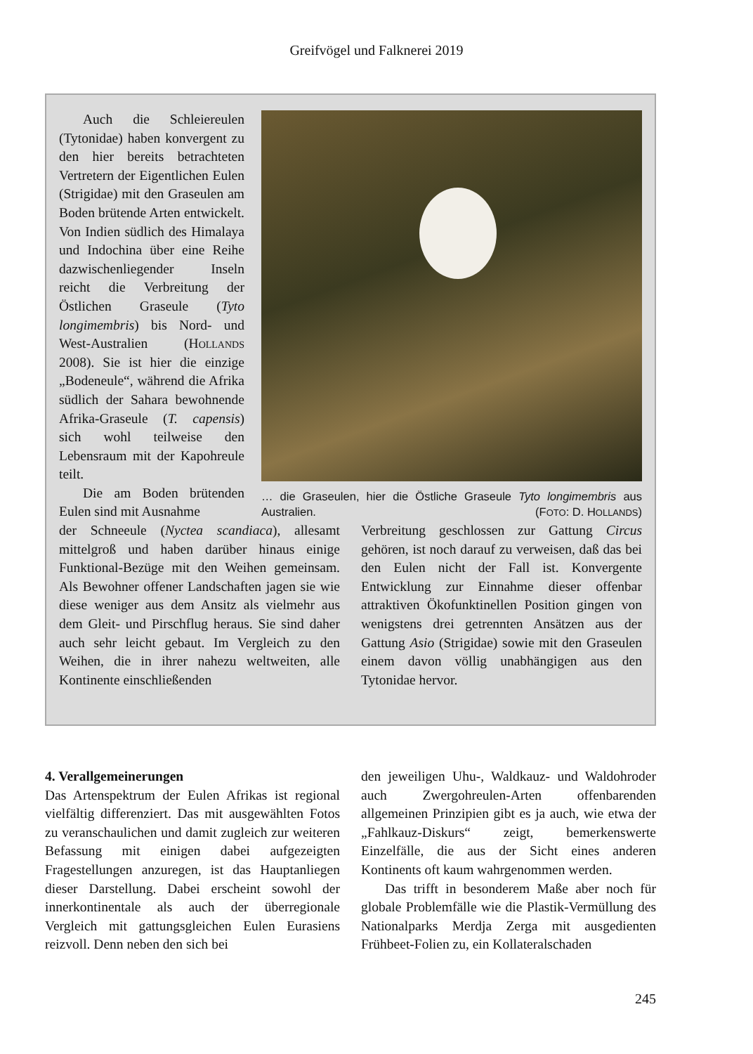Greifvögel und Falknerei 2019
Auch die Schleiereulen (Tytonidae) haben konvergent zu den hier bereits betrachteten Vertretern der Eigentlichen Eulen (Strigidae) mit den Graseulen am Boden brütende Arten entwickelt. Von Indien südlich des Himalaya und Indochina über eine Reihe dazwischenliegender Inseln reicht die Verbreitung der Östlichen Graseule (Tyto longimembris) bis Nord- und West-Australien (Hollands 2008). Sie ist hier die einzige „Bodeneule“, während die Afrika südlich der Sahara bewohnende Afrika-Graseule (T. capensis) sich wohl teilweise den Lebensraum mit der Kapohreule teilt.
Die am Boden brütenden Eulen sind mit Ausnahme
… die Graseulen, hier die Östliche Graseule Tyto longimembris aus Australien. (FOTO: D. HOLLANDS)
der Schneeule (Nyctea scandiaca), allesamt mittelgroß und haben darüber hinaus einige Funktional-Bezüge mit den Weihen gemeinsam. Als Bewohner offener Landschaften jagen sie wie diese weniger aus dem Ansitz als vielmehr aus dem Gleit- und Pirschflug heraus. Sie sind daher auch sehr leicht gebaut. Im Vergleich zu den Weihen, die in ihrer nahezu weltweiten, alle Kontinente einschließenden
Verbreitung geschlossen zur Gattung Circus gehören, ist noch darauf zu verweisen, daß das bei den Eulen nicht der Fall ist. Konvergente Entwicklung zur Einnahme dieser offenbar attraktiven Ökofunktinellen Position gingen von wenigstens drei getrennten Ansätzen aus der Gattung Asio (Strigidae) sowie mit den Graseulen einem davon völlig unabhängigen aus den Tytonidae hervor.
4. Verallgemeinerungen
Das Artenspektrum der Eulen Afrikas ist regional vielfältig differenziert. Das mit ausgewählten Fotos zu veranschaulichen und damit zugleich zur weiteren Befassung mit einigen dabei aufgezeigten Fragestellungen anzuregen, ist das Hauptanliegen dieser Darstellung. Dabei erscheint sowohl der innerkontinentale als auch der überregionale Vergleich mit gattungsgleichen Eulen Eurasiens reizvoll. Denn neben den sich bei
den jeweiligen Uhu-, Waldkauz- und Waldohroder auch Zwergohreulen-Arten offenbarenden allgemeinen Prinzipien gibt es ja auch, wie etwa der „Fahlkauz-Diskurs“ zeigt, bemerkenswerte Einzelfälle, die aus der Sicht eines anderen Kontinents oft kaum wahrgenommen werden.
Das trifft in besonderem Maße aber noch für globale Problemfälle wie die Plastik-Vermüllung des Nationalparks Merdja Zerga mit ausgedienten Frühbeet-Folien zu, ein Kollateralschaden
245